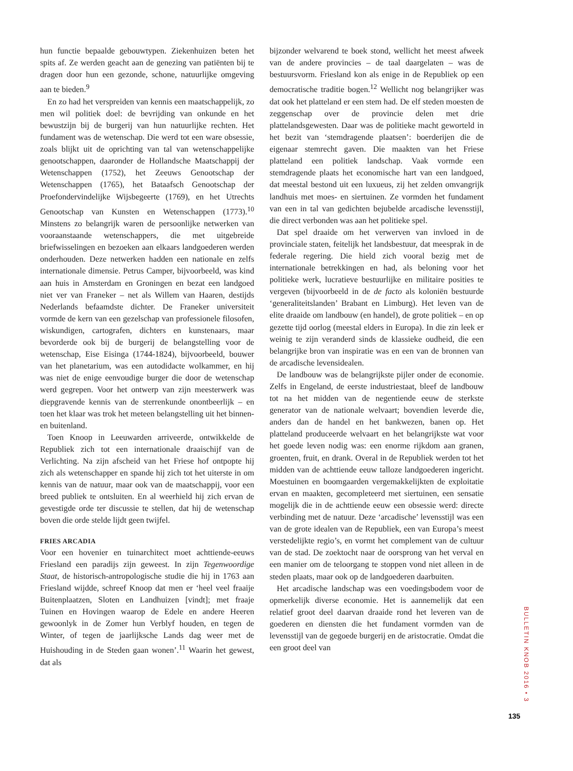hun functie bepaalde gebouwtypen. Ziekenhuizen beten het spits af. Ze werden geacht aan de genezing van patiënten bij te dragen door hun een gezonde, schone, natuurlijke omgeving aan te bieden.<sup>9</sup>
En zo had het verspreiden van kennis een maatschappelijk, zo men wil politiek doel: de bevrijding van onkunde en het bewustzijn bij de burgerij van hun natuurlijke rechten. Het fundament was de wetenschap. Die werd tot een ware obsessie, zoals blijkt uit de oprichting van tal van wetenschappelijke genootschappen, daaronder de Hollandsche Maatschappij der Wetenschappen (1752), het Zeeuws Genootschap der Wetenschappen (1765), het Bataafsch Genootschap der Proefondervindelijke Wijsbegeerte (1769), en het Utrechts Genootschap van Kunsten en Wetenschappen (1773).<sup>10</sup> Minstens zo belangrijk waren de persoonlijke netwerken van vooraanstaande wetenschappers, die met uitgebreide briefwisselingen en bezoeken aan elkaars landgoederen werden onderhouden. Deze netwerken hadden een nationale en zelfs internationale dimensie. Petrus Camper, bijvoorbeeld, was kind aan huis in Amsterdam en Groningen en bezat een landgoed niet ver van Franeker – net als Willem van Haaren, destijds Nederlands befaamdste dichter. De Franeker universiteit vormde de kern van een gezelschap van professionele filosofen, wiskundigen, cartografen, dichters en kunstenaars, maar bevorderde ook bij de burgerij de belangstelling voor de wetenschap, Eise Eisinga (1744-1824), bijvoorbeeld, bouwer van het planetarium, was een autodidacte wolkammer, en hij was niet de enige eenvoudige burger die door de wetenschap werd gegrepen. Voor het ontwerp van zijn meesterwerk was diepgravende kennis van de sterrenkunde onontbeerlijk – en toen het klaar was trok het meteen belangstelling uit het binnen- en buitenland.
Toen Knoop in Leeuwarden arriveerde, ontwikkelde de Republiek zich tot een internationale draaischijf van de Verlichting. Na zijn afscheid van het Friese hof ontpopte hij zich als wetenschapper en spande hij zich tot het uiterste in om kennis van de natuur, maar ook van de maatschappij, voor een breed publiek te ontsluiten. En al weerhield hij zich ervan de gevestigde orde ter discussie te stellen, dat hij de wetenschap boven die orde stelde lijdt geen twijfel.
FRIES ARCADIA
Voor een hovenier en tuinarchitect moet achttiende-eeuws Friesland een paradijs zijn geweest. In zijn Tegenwoordige Staat, de historisch-antropologische studie die hij in 1763 aan Friesland wijdde, schreef Knoop dat men er ‘heel veel fraaije Buitenplaatzen, Sloten en Landhuizen [vindt]; met fraaje Tuinen en Hovingen waarop de Edele en andere Heeren gewoonlyk in de Zomer hun Verblyf houden, en tegen de Winter, of tegen de jaarlijksche Lands dag weer met de Huishouding in de Steden gaan wonen’.<sup>11</sup> Waarin het gewest, dat als
bijzonder welvarend te boek stond, wellicht het meest afweek van de andere provincies – de taal daargelaten – was de bestuursvorm. Friesland kon als enige in de Republiek op een democratische traditie bogen.<sup>12</sup> Wellicht nog belangrijker was dat ook het platteland er een stem had. De elf steden moesten de zeggenschap over de provincie delen met drie plattelandsgewesten. Daar was de politieke macht geworteld in het bezit van ‘stemdragende plaatsen’: boerderijen die de eigenaar stemrecht gaven. Die maakten van het Friese platteland een politiek landschap. Vaak vormde een stemdragende plaats het economische hart van een landgoed, dat meestal bestond uit een luxueus, zij het zelden omvangrijk landhuis met moes- en siertuinen. Ze vormden het fundament van een in tal van gedichten bejubelde arcadische levensstijl, die direct verbonden was aan het politieke spel.
Dat spel draaide om het verwerven van invloed in de provinciale staten, feitelijk het landsbestuur, dat meesprak in de federale regering. Die hield zich vooral bezig met de internationale betrekkingen en had, als beloning voor het politieke werk, lucratieve bestuurlijke en militaire posities te vergeven (bijvoorbeeld in de de facto als koloniën bestuurde ‘generaliteitslanden’ Brabant en Limburg). Het leven van de elite draaide om landbouw (en handel), de grote politiek – en op gezette tijd oorlog (meestal elders in Europa). In die zin leek er weinig te zijn veranderd sinds de klassieke oudheid, die een belangrijke bron van inspiratie was en een van de bronnen van de arcadische levensidealen.
De landbouw was de belangrijkste pijler onder de economie. Zelfs in Engeland, de eerste industriestaat, bleef de landbouw tot na het midden van de negentiende eeuw de sterkste generator van de nationale welvaart; bovendien leverde die, anders dan de handel en het bankwezen, banen op. Het platteland produceerde welvaart en het belangrijkste wat voor het goede leven nodig was: een enorme rijkdom aan granen, groenten, fruit, en drank. Overal in de Republiek werden tot het midden van de achttiende eeuw talloze landgoederen ingericht. Moestuinen en boomgaarden vergemakkelijkten de exploitatie ervan en maakten, gecompleteerd met siertuinen, een sensatie mogelijk die in de achttiende eeuw een obsessie werd: directe verbinding met de natuur. Deze ‘arcadische’ levensstijl was een van de grote idealen van de Republiek, een van Europa’s meest verstedelijkte regio’s, en vormt het complement van de cultuur van de stad. De zoektocht naar de oorsprong van het verval en een manier om de teloorgang te stoppen vond niet alleen in de steden plaats, maar ook op de landgoederen daarbuiten.
Het arcadische landschap was een voedingsbodem voor de opmerkelijk diverse economie. Het is aannemelijk dat een relatief groot deel daarvan draaide rond het leveren van de goederen en diensten die het fundament vormden van de levensstijl van de gegoede burgerij en de aristocratie. Omdat die een groot deel van
BULLETIN KNOB 2016 • 3
135